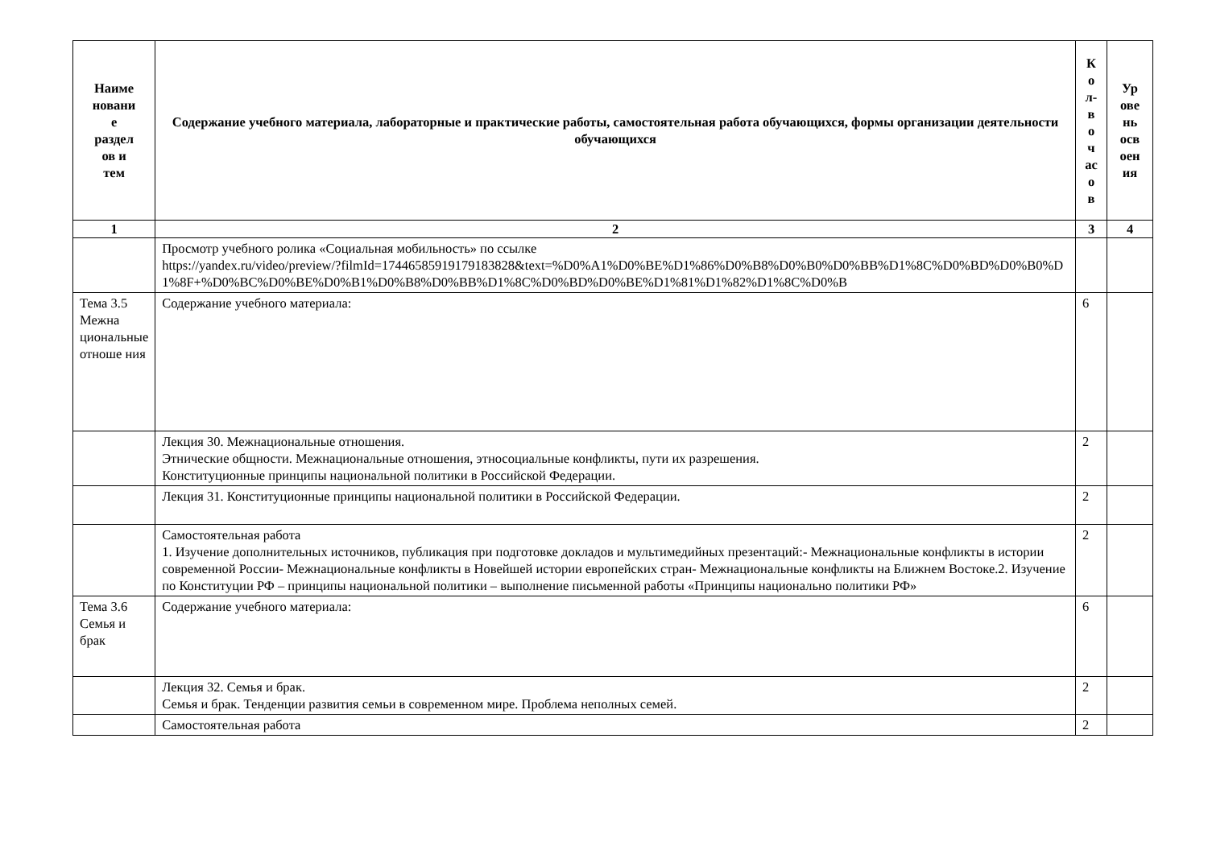| Наиме новани е раздел ов и тем | Содержание учебного материала, лабораторные и практические работы, самостоятельная работа обучающихся, формы организации деятельности обучающихся | К о л- в о ч ас о в | Ур ове нь осв оен ия |
| --- | --- | --- | --- |
| 1 | 2 | 3 | 4 |
| | Просмотр учебного ролика «Социальная мобильность» по ссылке https://yandex.ru/video/preview/?filmId=17446585919179183828&text=%D0%A1%D0%BE%D1%86%D0%B8%D0%B0%D0%BB%D1%8C%D0%BD%D0%B0%D1%8F+%D0%BC%D0%BE%D0%B1%D0%B8%D0%BB%D1%8C%D0%BD%D0%BE%D1%81%D1%82%D1%8C%D0%B | | |
| Тема 3.5 Межна циональные отноше ния | Содержание учебного материала: | 6 | |
| | Лекция 30. Межнациональные отношения. Этнические общности. Межнациональные отношения, этносоциальные конфликты, пути их разрешения. Конституционные принципы национальной политики в Российской Федерации. | 2 | |
| | Лекция 31. Конституционные принципы национальной политики в Российской Федерации. | 2 | |
| | Самостоятельная работа 1. Изучение дополнительных источников, публикация при подготовке докладов и мультимедийных презентаций:- Межнациональные конфликты в истории современной России- Межнациональные конфликты в Новейшей истории европейских стран- Межнациональные конфликты на Ближнем Востоке.2. Изучение по Конституции РФ – принципы национальной политики – выполнение письменной работы «Принципы национально политики РФ» | 2 | |
| Тема 3.6 Семья и брак | Содержание учебного материала: | 6 | |
| | Лекция 32. Семья и брак. Семья и брак. Тенденции развития семьи в современном мире. Проблема неполных семей. | 2 | |
| | Самостоятельная работа | 2 | |